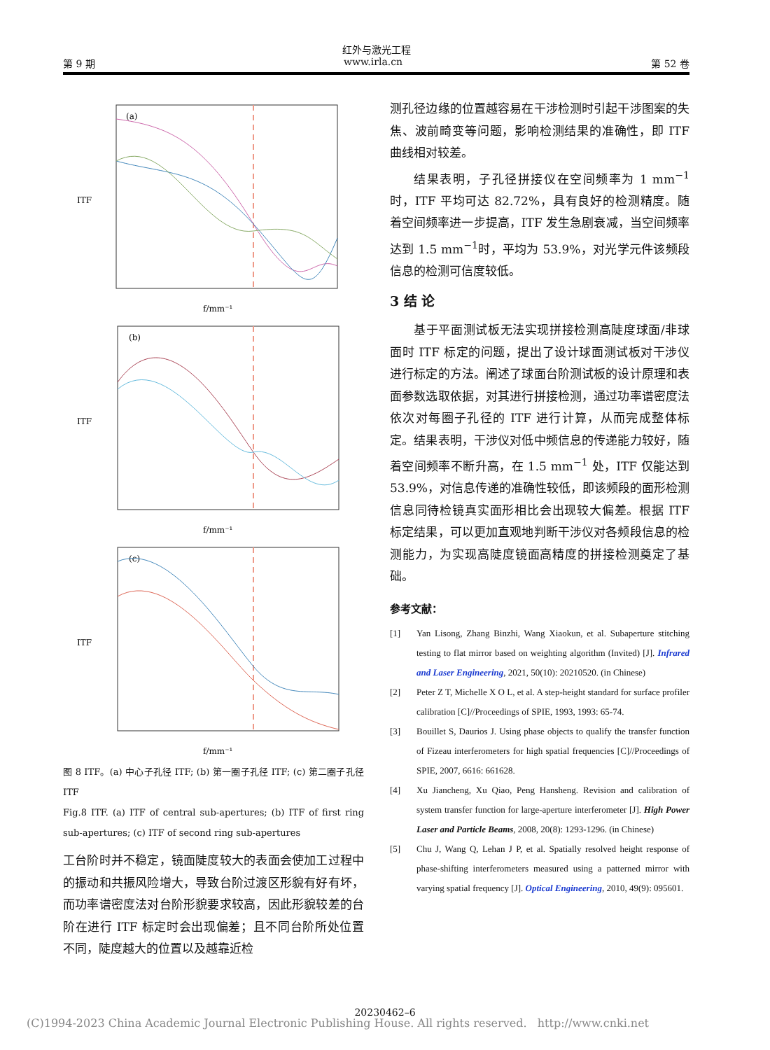红外与激光工程
第 9 期 www.irla.cn 第 52 卷
(a)
ITF
f/mm⁻¹
(b)
ITF
f/mm⁻¹
(c)
ITF
f/mm⁻¹
图 8 ITF。(a) 中心子孔径 ITF; (b) 第一圈子孔径 ITF; (c) 第二圈子孔径 ITF
Fig.8 ITF. (a) ITF of central sub-apertures; (b) ITF of first ring sub-apertures; (c) ITF of second ring sub-apertures
工台阶时并不稳定，镜面陡度较大的表面会使加工过程中的振动和共振风险增大，导致台阶过渡区形貌有好有坏，而功率谱密度法对台阶形貌要求较高，因此形貌较差的台阶在进行 ITF 标定时会出现偏差；且不同台阶所处位置不同，陡度越大的位置以及越靠近检
测孔径边缘的位置越容易在干涉检测时引起干涉图案的失焦、波前畸变等问题，影响检测结果的准确性，即 ITF 曲线相对较差。
结果表明，子孔径拼接仪在空间频率为 1 mm<sup>−1</sup> 时，ITF 平均可达 82.72%，具有良好的检测精度。随着空间频率进一步提高，ITF 发生急剧衰减，当空间频率达到 1.5 mm<sup>−1</sup>时，平均为 53.9%，对光学元件该频段信息的检测可信度较低。
3 结 论
基于平面测试板无法实现拼接检测高陡度球面/非球面时 ITF 标定的问题，提出了设计球面测试板对干涉仪进行标定的方法。阐述了球面台阶测试板的设计原理和表面参数选取依据，对其进行拼接检测，通过功率谱密度法依次对每圈子孔径的 ITF 进行计算，从而完成整体标定。结果表明，干涉仪对低中频信息的传递能力较好，随着空间频率不断升高，在 1.5 mm<sup>−1</sup> 处，ITF 仅能达到 53.9%，对信息传递的准确性较低，即该频段的面形检测信息同待检镜真实面形相比会出现较大偏差。根据 ITF 标定结果，可以更加直观地判断干涉仪对各频段信息的检测能力，为实现高陡度镜面高精度的拼接检测奠定了基础。
参考文献：
[1] Yan Lisong, Zhang Binzhi, Wang Xiaokun, et al. Subaperture stitching testing to flat mirror based on weighting algorithm (Invited) [J]. Infrared and Laser Engineering, 2021, 50(10): 20210520. (in Chinese)
[2] Peter Z T, Michelle X O L, et al. A step-height standard for surface profiler calibration [C]//Proceedings of SPIE, 1993, 1993: 65-74.
[3] Bouillet S, Daurios J. Using phase objects to qualify the transfer function of Fizeau interferometers for high spatial frequencies [C]//Proceedings of SPIE, 2007, 6616: 661628.
[4] Xu Jiancheng, Xu Qiao, Peng Hansheng. Revision and calibration of system transfer function for large-aperture interferometer [J]. High Power Laser and Particle Beams, 2008, 20(8): 1293-1296. (in Chinese)
[5] Chu J, Wang Q, Lehan J P, et al. Spatially resolved height response of phase-shifting interferometers measured using a patterned mirror with varying spatial frequency [J]. Optical Engineering, 2010, 49(9): 095601.
20230462–6
(C)1994-2023 China Academic Journal Electronic Publishing House. All rights reserved. http://www.cnki.net